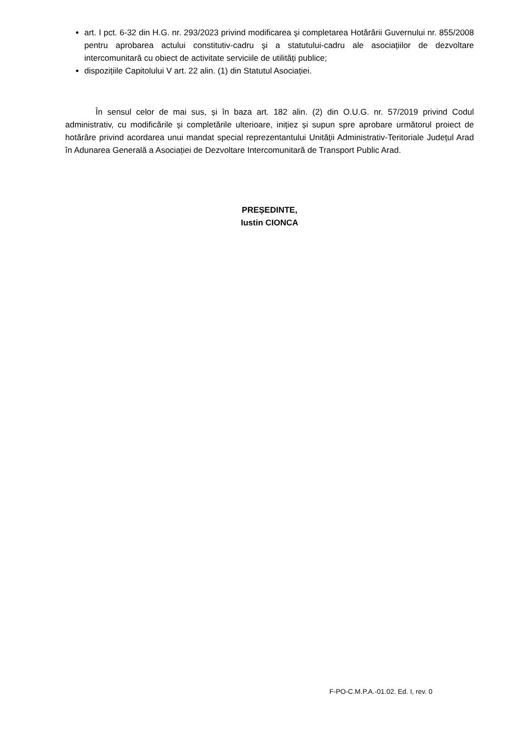art. I pct. 6-32 din H.G. nr. 293/2023 privind modificarea şi completarea Hotărârii Guvernului nr. 855/2008 pentru aprobarea actului constitutiv-cadru şi a statutului-cadru ale asociațiilor de dezvoltare intercomunitară cu obiect de activitate serviciile de utilități publice;
dispozițiile Capitolului V art. 22 alin. (1) din Statutul Asociației.
În sensul celor de mai sus, și în baza art. 182 alin. (2) din O.U.G. nr. 57/2019 privind Codul administrativ, cu modificările și completările ulterioare, inițiez și supun spre aprobare următorul proiect de hotărâre privind acordarea unui mandat special reprezentantului Unității Administrativ-Teritoriale Județul Arad în Adunarea Generală a Asociației de Dezvoltare Intercomunitară de Transport Public Arad.
PREȘEDINTE,
Iustin CIONCA
F-PO-C.M.P.A.-01.02. Ed. I, rev. 0